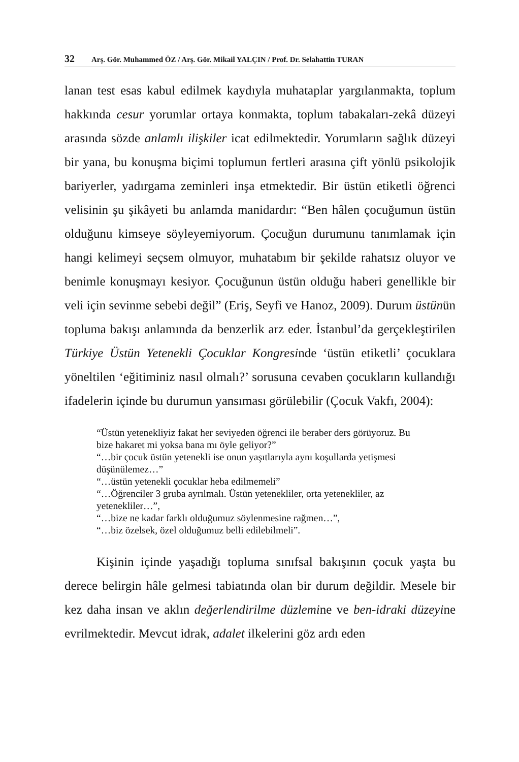32 Arş. Gör. Muhammed ÖZ / Arş. Gör. Mikail YALÇIN / Prof. Dr. Selahattin TURAN
lanan test esas kabul edilmek kaydıyla muhataplar yargılanmakta, toplum hakkında cesur yorumlar ortaya konmakta, toplum tabakaları-zekâ düzeyi arasında sözde anlamlı ilişkiler icat edilmektedir. Yorumların sağlık düzeyi bir yana, bu konuşma biçimi toplumun fertleri arasına çift yönlü psikolojik bariyerler, yadırgama zeminleri inşa etmektedir. Bir üstün etiketli öğrenci velisinin şu şikâyeti bu anlamda manidardır: “Ben hâlen çocuğumun üstün olduğunu kimseye söyleyemiyorum. Çocuğun durumunu tanımlamak için hangi kelimeyi seçsem olmuyor, muhatabım bir şekilde rahatsız oluyor ve benimle konuşmayı kesiyor. Çocuğunun üstün olduğu haberi genellikle bir veli için sevinme sebebi değil” (Eriş, Seyfi ve Hanoz, 2009). Durum üstünün topluma bakışı anlamında da benzerlik arz eder. İstanbul’da gerçekleştirilen Türkiye Üstün Yetenekli Çocuklar Kongresinde ‘üstün etiketli’ çocuklara yöneltilen ‘eğitiminiz nasıl olmalı?’ sorusuna cevaben çocukların kullandığı ifadelerin içinde bu durumun yansıması görülebilir (Çocuk Vakfı, 2004):
“Üstün yetenekliyiz fakat her seviyeden öğrenci ile beraber ders görüyoruz. Bu bize hakaret mi yoksa bana mı öyle geliyor?”
“…bir çocuk üstün yetenekli ise onun yaşıtlarıyla aynı koşullarda yetişmesi düşünülemez…”
“…üstün yetenekli çocuklar heba edilmemeli”
“…Öğrenciler 3 gruba ayrılmalı. Üstün yetenekliler, orta yetenekliler, az yetenekliler…”,
“…bize ne kadar farklı olduğumuz söylenmesine rağmen…”,
“…biz özelsek, özel olduğumuz belli edilebilmeli”.
Kişinin içinde yaşadığı topluma sınıfsal bakışının çocuk yaşta bu derece belirgin hâle gelmesi tabiatında olan bir durum değildir. Mesele bir kez daha insan ve aklın değerlendirilme düzlemine ve ben-idraki düzeyine evrilmektedir. Mevcut idrak, adalet ilkelerini göz ardı eden